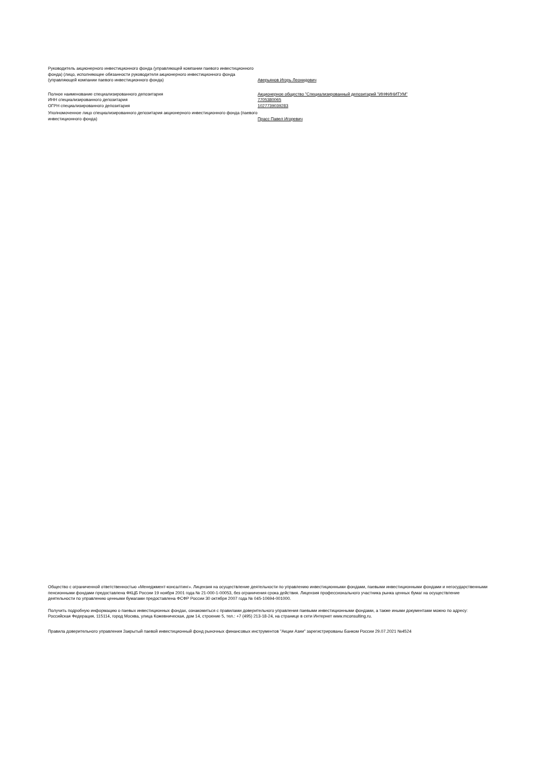| Руководитель акционерного инвестиционного фонда (управляющей компании паевого инвестиционного фонда) (лицо, исполняющее обязанности руководителя акционерного инвестиционного фонда (управляющей компании паевого инвестиционного фонда) | Аверьянов Игорь Леонидович |
| Полное наименование специализированного депозитария | Акционерное общество "Специализированный депозитарий "ИНФИНИТУМ" |
| ИНН специализированного депозитария | 7705380065 |
| ОГРН специализированного депозитария | 1027739039283 |
| Уполномоченное лицо специализированного депозитария акционерного инвестиционного фонда (паевого инвестиционного фонда) | Прасс Павел Игоревич |
Общество с ограниченной ответственностью «Менеджмент-консалтинг». Лицензия на осуществление деятельности по управлению инвестиционными фондами, паевыми инвестиционными фондами и негосударственными пенсионными фондами предоставлена ФКЦБ России 19 ноября 2001 года № 21-000-1-00053, без ограничения срока действия. Лицензия профессионального участника рынка ценных бумаг на осуществление деятельности по управлению ценными бумагами предоставлена ФСФР России 30 октября 2007 года № 045-10694-001000.
Получить подробную информацию о паевых инвестиционных фондах, ознакомиться с правилами доверительного управления паевыми инвестиционными фондами, а также иными документами можно по адресу: Российская Федерация, 115114, город Москва, улица Кожевническая, дом 14, строение 5, тел.: +7 (495) 213-18-24, на странице в сети Интернет www.mconsulting.ru.
Правила доверительного управления Закрытый паевой инвестиционный фонд рыночных финансовых инструментов "Акции Азии" зарегистрированы Банком России 29.07.2021 №4524